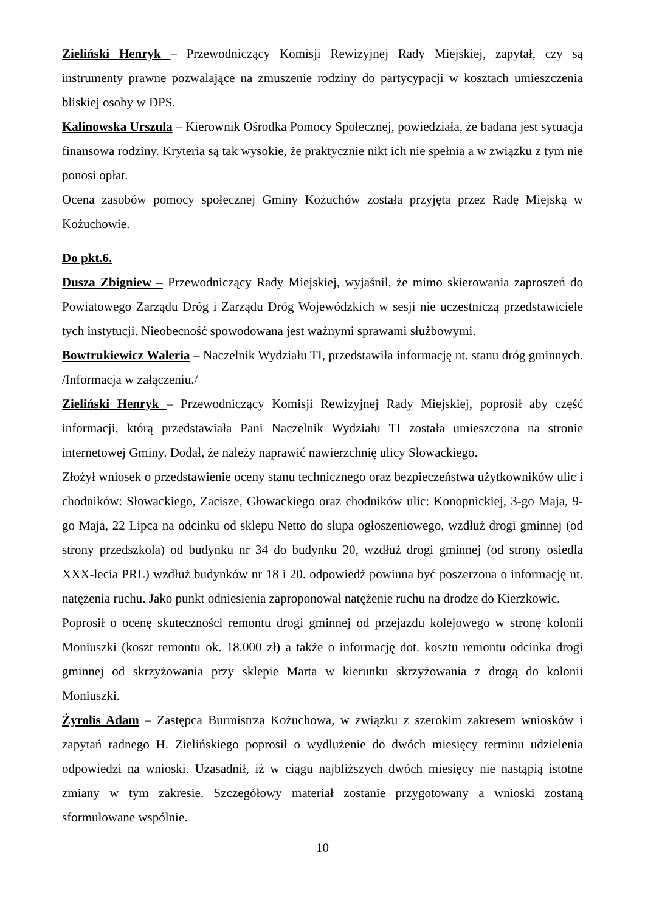Zieliński Henryk – Przewodniczący Komisji Rewizyjnej Rady Miejskiej, zapytał, czy są instrumenty prawne pozwalające na zmuszenie rodziny do partycypacji w kosztach umieszczenia bliskiej osoby w DPS.
Kalinowska Urszula – Kierownik Ośrodka Pomocy Społecznej, powiedziała, że badana jest sytuacja finansowa rodziny. Kryteria są tak wysokie, że praktycznie nikt ich nie spełnia a w związku z tym nie ponosi opłat.
Ocena zasobów pomocy społecznej Gminy Kożuchów została przyjęta przez Radę Miejską w Kożuchowie.
Do pkt.6.
Dusza Zbigniew – Przewodniczący Rady Miejskiej, wyjaśnił, że mimo skierowania zaproszeń do Powiatowego Zarządu Dróg i Zarządu Dróg Wojewódzkich w sesji nie uczestniczą przedstawiciele tych instytucji. Nieobecność spowodowana jest ważnymi sprawami służbowymi.
Bowtrukiewicz Waleria – Naczelnik Wydziału TI, przedstawiła informację nt. stanu dróg gminnych. /Informacja w załączeniu./
Zieliński Henryk – Przewodniczący Komisji Rewizyjnej Rady Miejskiej, poprosił aby część informacji, którą przedstawiała Pani Naczelnik Wydziału TI została umieszczona na stronie internetowej Gminy. Dodał, że należy naprawić nawierzchnię ulicy Słowackiego.
Złożył wniosek o przedstawienie oceny stanu technicznego oraz bezpieczeństwa użytkowników ulic i chodników: Słowackiego, Zacisze, Głowackiego oraz chodników ulic: Konopnickiej, 3-go Maja, 9-go Maja, 22 Lipca na odcinku od sklepu Netto do słupa ogłoszeniowego, wzdłuż drogi gminnej (od strony przedszkola) od budynku nr 34 do budynku 20, wzdłuż drogi gminnej (od strony osiedla XXX-lecia PRL) wzdłuż budynków nr 18 i 20. odpowiedź powinna być poszerzona o informację nt. natężenia ruchu. Jako punkt odniesienia zaproponował natężenie ruchu na drodze do Kierzkowic.
Poprosił o ocenę skuteczności remontu drogi gminnej od przejazdu kolejowego w stronę kolonii Moniuszki (koszt remontu ok. 18.000 zł) a także o informację dot. kosztu remontu odcinka drogi gminnej od skrzyżowania przy sklepie Marta w kierunku skrzyżowania z drogą do kolonii Moniuszki.
Żyrolis Adam – Zastępca Burmistrza Kożuchowa, w związku z szerokim zakresem wniosków i zapytań radnego H. Zielińskiego poprosił o wydłużenie do dwóch miesięcy terminu udzielenia odpowiedzi na wnioski. Uzasadnił, iż w ciągu najbliższych dwóch miesięcy nie nastąpią istotne zmiany w tym zakresie. Szczegółowy materiał zostanie przygotowany a wnioski zostaną sformułowane wspólnie.
10